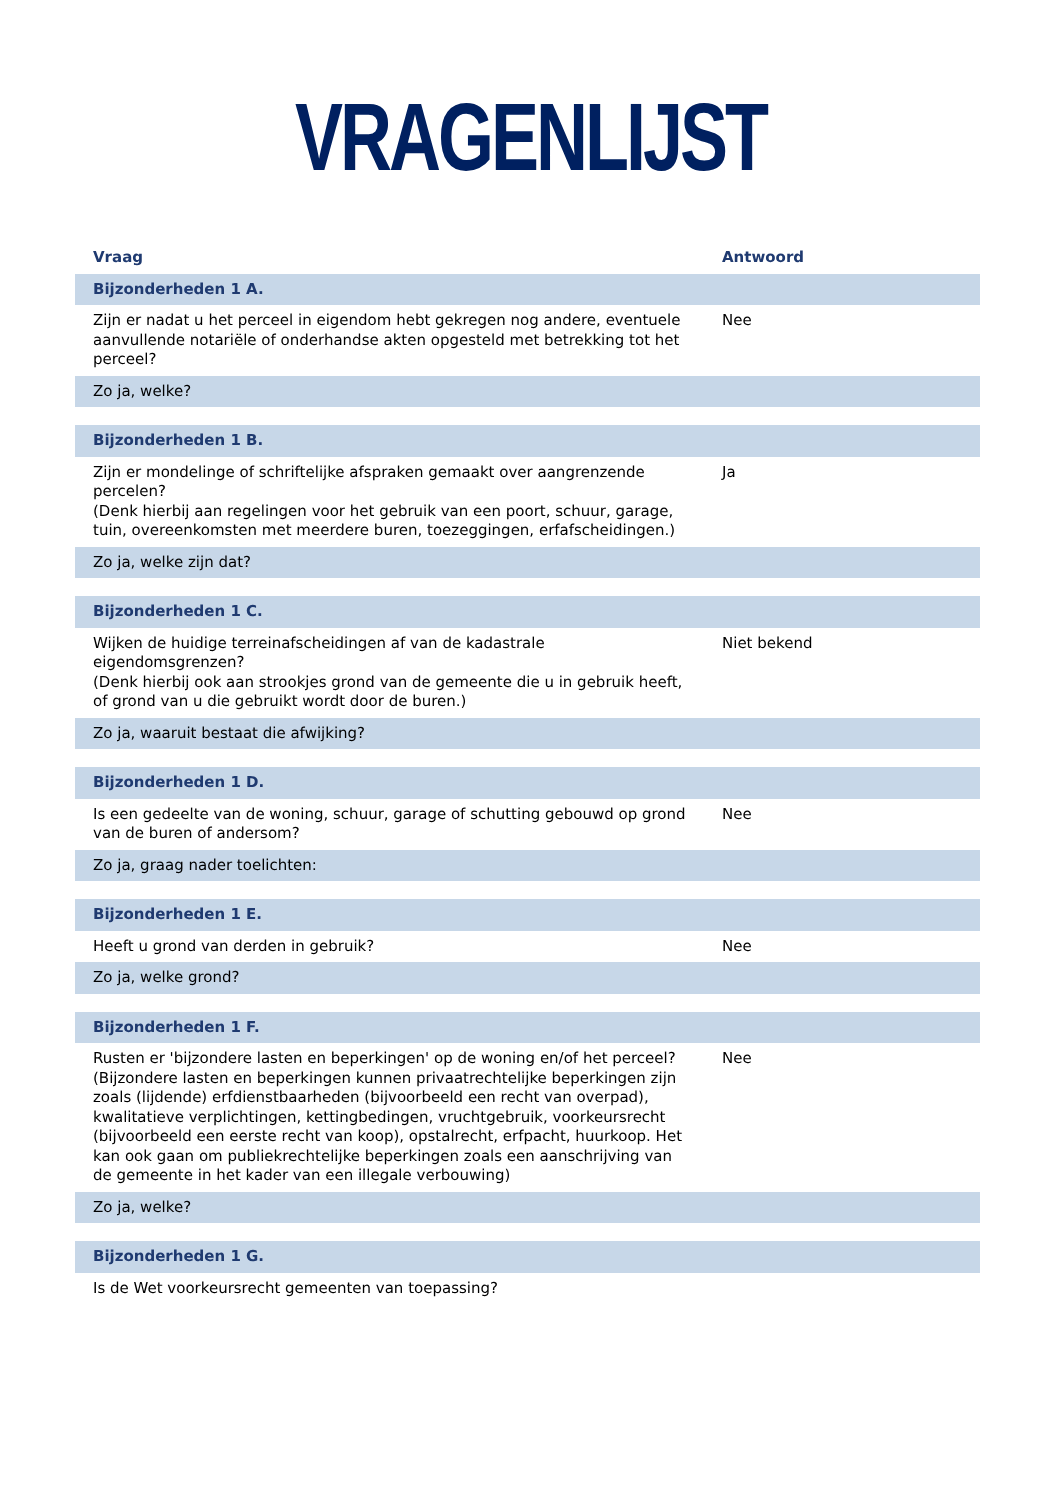VRAGENLIJST
| Vraag | Antwoord |
| --- | --- |
| Bijzonderheden 1 A. | |
| Zijn er nadat u het perceel in eigendom hebt gekregen nog andere, eventuele aanvullende notariële of onderhandse akten opgesteld met betrekking tot het perceel? | Nee |
| Zo ja, welke? | |
| Bijzonderheden 1 B. | |
| Zijn er mondelinge of schriftelijke afspraken gemaakt over aangrenzende percelen? (Denk hierbij aan regelingen voor het gebruik van een poort, schuur, garage, tuin, overeenkomsten met meerdere buren, toezeggingen, erfafscheidingen.) | Ja |
| Zo ja, welke zijn dat? | |
| Bijzonderheden 1 C. | |
| Wijken de huidige terreinafscheidingen af van de kadastrale eigendomsgrenzen? (Denk hierbij ook aan strookjes grond van de gemeente die u in gebruik heeft, of grond van u die gebruikt wordt door de buren.) | Niet bekend |
| Zo ja, waaruit bestaat die afwijking? | |
| Bijzonderheden 1 D. | |
| Is een gedeelte van de woning, schuur, garage of schutting gebouwd op grond van de buren of andersom? | Nee |
| Zo ja, graag nader toelichten: | |
| Bijzonderheden 1 E. | |
| Heeft u grond van derden in gebruik? | Nee |
| Zo ja, welke grond? | |
| Bijzonderheden 1 F. | |
| Rusten er 'bijzondere lasten en beperkingen' op de woning en/of het perceel? (Bijzondere lasten en beperkingen kunnen privaatrechtelijke beperkingen zijn zoals (lijdende) erfdienstbaarheden (bijvoorbeeld een recht van overpad), kwalitatieve verplichtingen, kettingbedingen, vruchtgebruik, voorkeursrecht (bijvoorbeeld een eerste recht van koop), opstalrecht, erfpacht, huurkoop. Het kan ook gaan om publiekrechtelijke beperkingen zoals een aanschrijving van de gemeente in het kader van een illegale verbouwing) | Nee |
| Zo ja, welke? | |
| Bijzonderheden 1 G. | |
| Is de Wet voorkeursrecht gemeenten van toepassing? | |